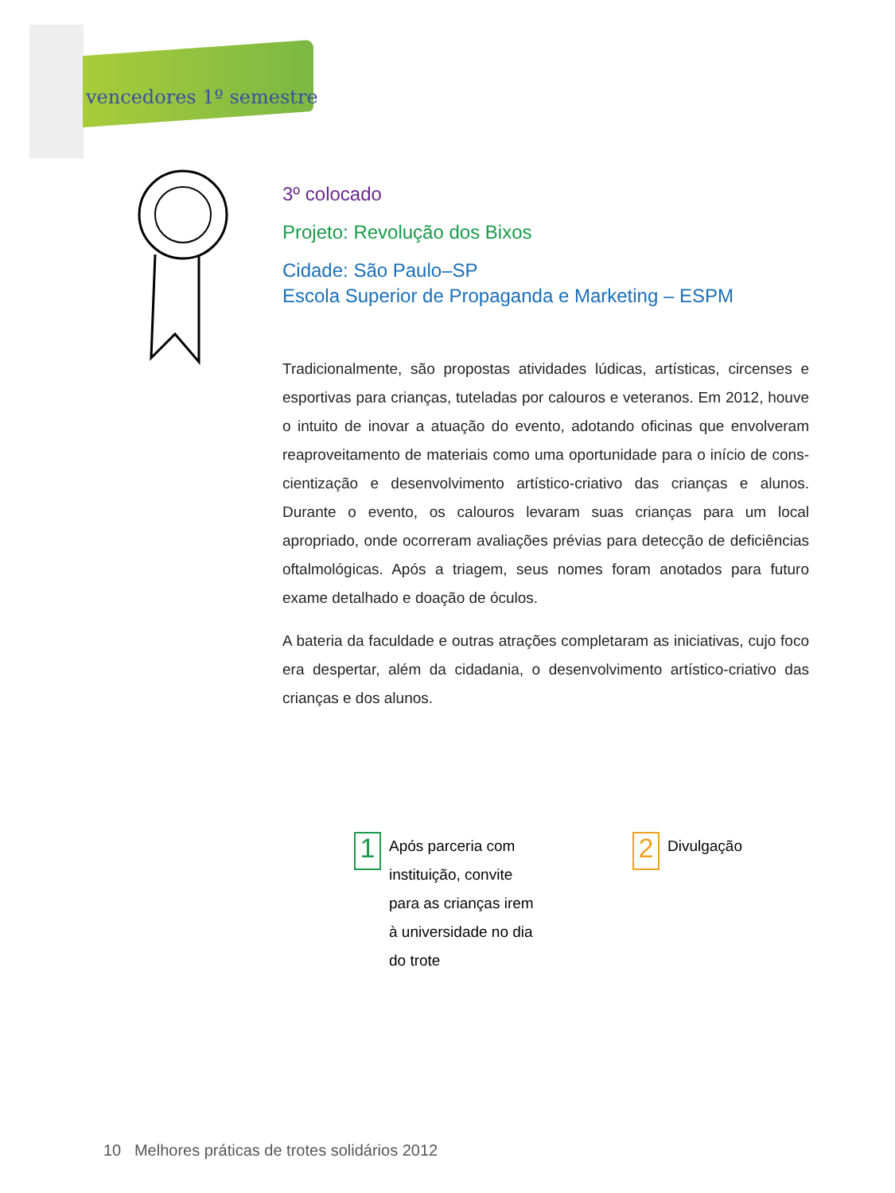vencedores 1º semestre
3º colocado
Projeto: Revolução dos Bixos
Cidade: São Paulo–SP
Escola Superior de Propaganda e Marketing – ESPM
Tradicionalmente, são propostas atividades lúdicas, artísticas, circenses e esportivas para crianças, tuteladas por calouros e veteranos. Em 2012, houve o intuito de inovar a atuação do evento, adotando oficinas que envolveram reaproveitamento de materiais como uma oportunidade para o início de cons­cientização e desenvolvimento artístico-criativo das crianças e alunos. Durante o evento, os calouros levaram suas crianças para um local apropriado, onde ocorreram avaliações prévias para detecção de deficiências oftalmológicas. Após a triagem, seus nomes foram anotados para futuro exame detalhado e doação de óculos.
A bateria da faculdade e outras atrações completaram as iniciativas, cujo foco era despertar, além da cidadania, o desenvolvimento artístico-criativo das crianças e dos alunos.
1
Após parceria com instituição, convite para as crianças irem à universidade no dia do trote
2
Divulgação
10 Melhores práticas de trotes solidários 2012